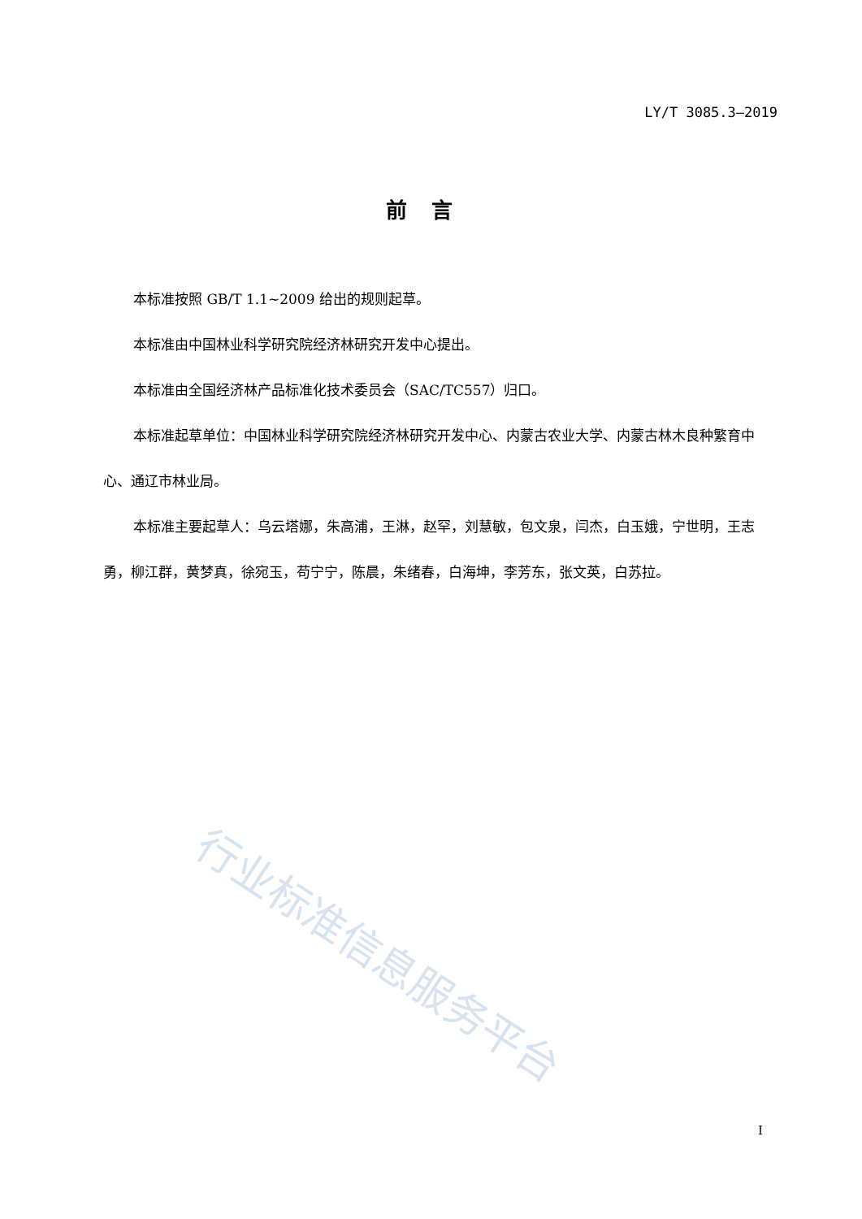LY/T 3085.3—2019
前言
本标准按照 GB/T 1.1~2009 给出的规则起草。
本标准由中国林业科学研究院经济林研究开发中心提出。
本标准由全国经济林产品标准化技术委员会（SAC/TC557）归口。
本标准起草单位：中国林业科学研究院经济林研究开发中心、内蒙古农业大学、内蒙古林木良种繁育中心、通辽市林业局。
本标准主要起草人：乌云塔娜，朱高浦，王淋，赵罕，刘慧敏，包文泉，闫杰，白玉娥，宁世明，王志勇，柳江群，黄梦真，徐宛玉，苟宁宁，陈晨，朱绪春，白海坤，李芳东，张文英，白苏拉。
行业标准信息服务平台
I